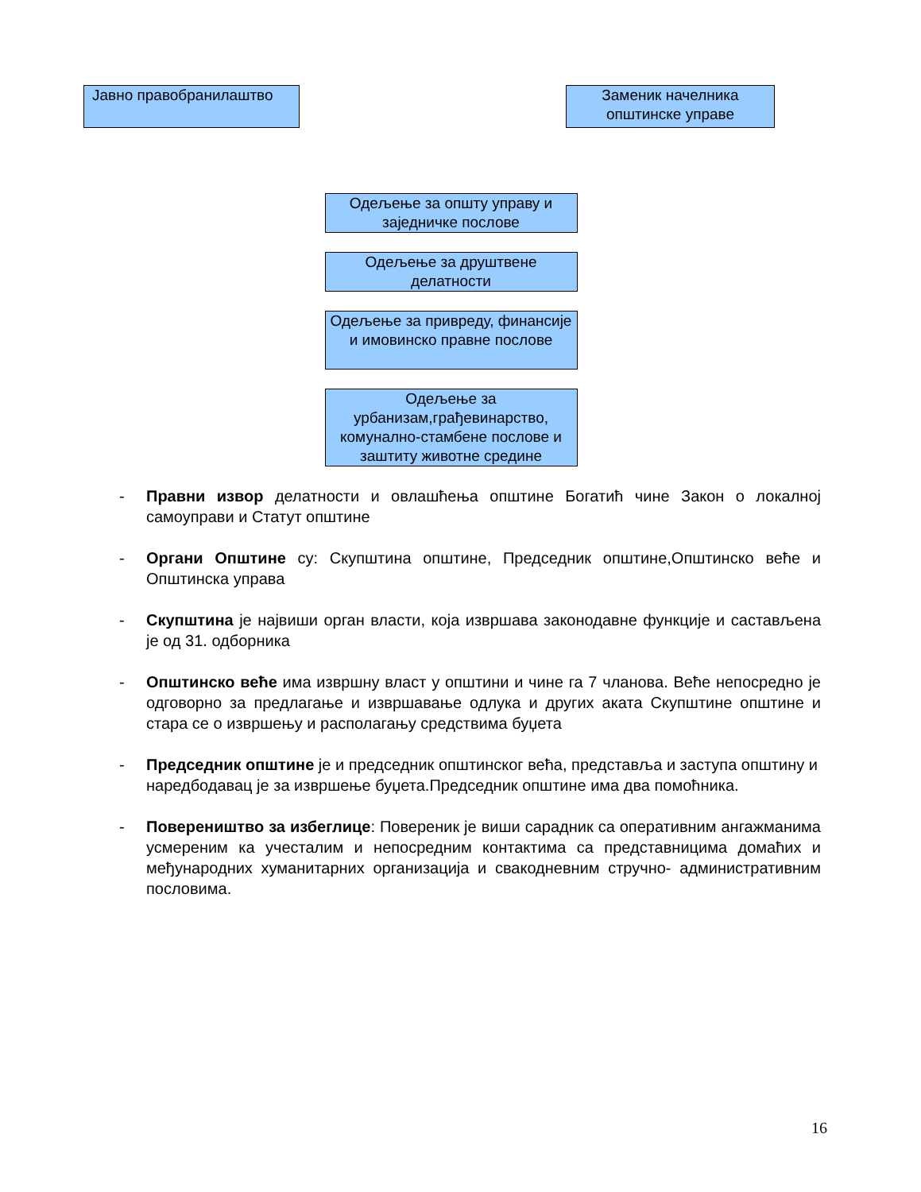Јавно правобранилаштво Заменик начелника општинске управе
Одељење за општу управу и заједничке послове
Одељење за друштвене делатности
Одељење за привреду, финансије и имовинско правне послове
Одељење за урбанизам,грађевинарство, комунално-стамбене послове и заштиту животне средине
- Правни извор делатности и овлашћења општине Богатић чине Закон о локалној самоуправи и Статут општине
- Органи Општине су: Скупштина општине, Председник општине,Општинско веће и Општинска управа
- Скупштина је највиши орган власти, која извршава законодавне функције и састављена је од 31. одборника
- Општинско веће има извршну власт у општини и чине га 7 чланова. Веће непосредно је одговорно за предлагање и извршавање одлука и других аката Скупштине општине и стара се о извршењу и располагању средствима буџета
- Председник општине је и председник општинског већа, представља и заступа општину и наредбодавац је за извршење буџета.Председник општине има два помоћника.
- Повереништво за избеглице: Повереник је виши сарадник са оперативним ангажманима усмереним ка учесталим и непосредним контактима са представницима домаћих и међународних хуманитарних организација и свакодневним стручно- административним пословима.
16